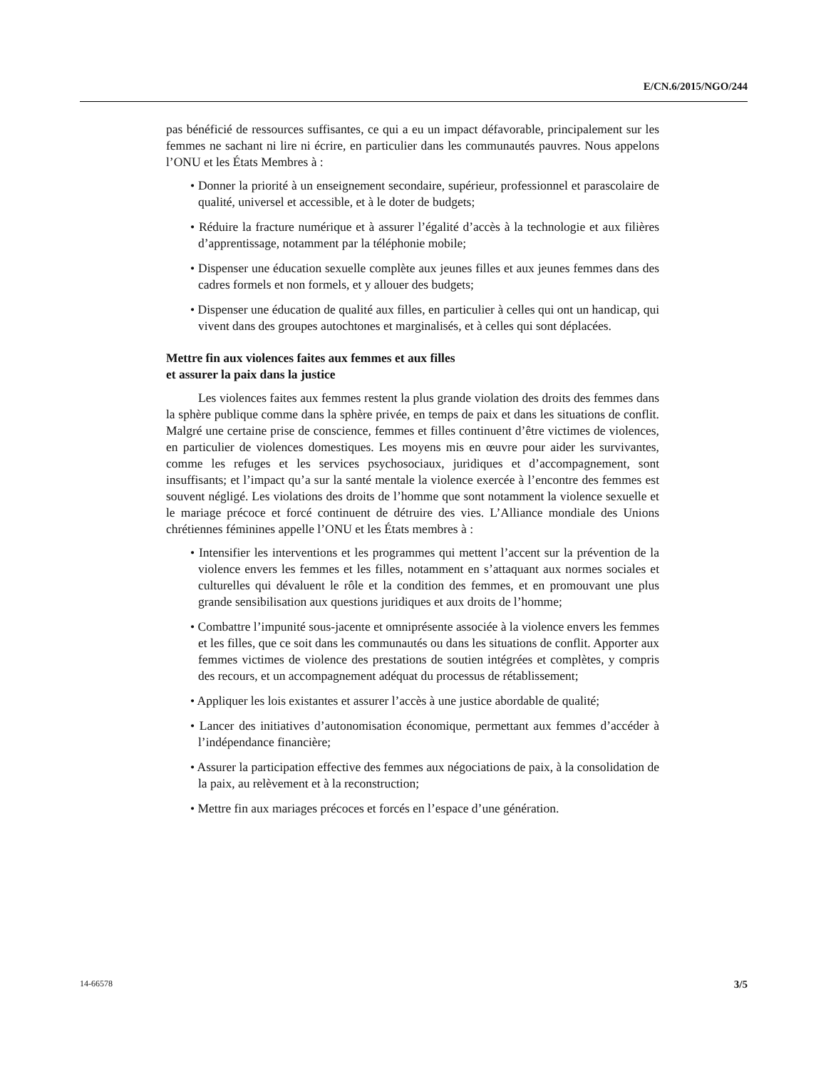E/CN.6/2015/NGO/244
pas bénéficié de ressources suffisantes, ce qui a eu un impact défavorable, principalement sur les femmes ne sachant ni lire ni écrire, en particulier dans les communautés pauvres. Nous appelons l’ONU et les États Membres à :
• Donner la priorité à un enseignement secondaire, supérieur, professionnel et parascolaire de qualité, universel et accessible, et à le doter de budgets;
• Réduire la fracture numérique et à assurer l’égalité d’accès à la technologie et aux filières d’apprentissage, notamment par la téléphonie mobile;
• Dispenser une éducation sexuelle complète aux jeunes filles et aux jeunes femmes dans des cadres formels et non formels, et y allouer des budgets;
• Dispenser une éducation de qualité aux filles, en particulier à celles qui ont un handicap, qui vivent dans des groupes autochtones et marginalisés, et à celles qui sont déplacées.
Mettre fin aux violences faites aux femmes et aux filles
et assurer la paix dans la justice
Les violences faites aux femmes restent la plus grande violation des droits des femmes dans la sphère publique comme dans la sphère privée, en temps de paix et dans les situations de conflit. Malgré une certaine prise de conscience, femmes et filles continuent d’être victimes de violences, en particulier de violences domestiques. Les moyens mis en œuvre pour aider les survivantes, comme les refuges et les services psychosociaux, juridiques et d’accompagnement, sont insuffisants; et l’impact qu’a sur la santé mentale la violence exercée à l’encontre des femmes est souvent négligé. Les violations des droits de l’homme que sont notamment la violence sexuelle et le mariage précoce et forcé continuent de détruire des vies. L’Alliance mondiale des Unions chrétiennes féminines appelle l’ONU et les États membres à :
• Intensifier les interventions et les programmes qui mettent l’accent sur la prévention de la violence envers les femmes et les filles, notamment en s’attaquant aux normes sociales et culturelles qui dévaluent le rôle et la condition des femmes, et en promouvant une plus grande sensibilisation aux questions juridiques et aux droits de l’homme;
• Combattre l’impunité sous-jacente et omniprésente associée à la violence envers les femmes et les filles, que ce soit dans les communautés ou dans les situations de conflit. Apporter aux femmes victimes de violence des prestations de soutien intégrées et complètes, y compris des recours, et un accompagnement adéquat du processus de rétablissement;
• Appliquer les lois existantes et assurer l’accès à une justice abordable de qualité;
• Lancer des initiatives d’autonomisation économique, permettant aux femmes d’accéder à l’indépendance financière;
• Assurer la participation effective des femmes aux négociations de paix, à la consolidation de la paix, au relèvement et à la reconstruction;
• Mettre fin aux mariages précoces et forcés en l’espace d’une génération.
14-66578 3/5